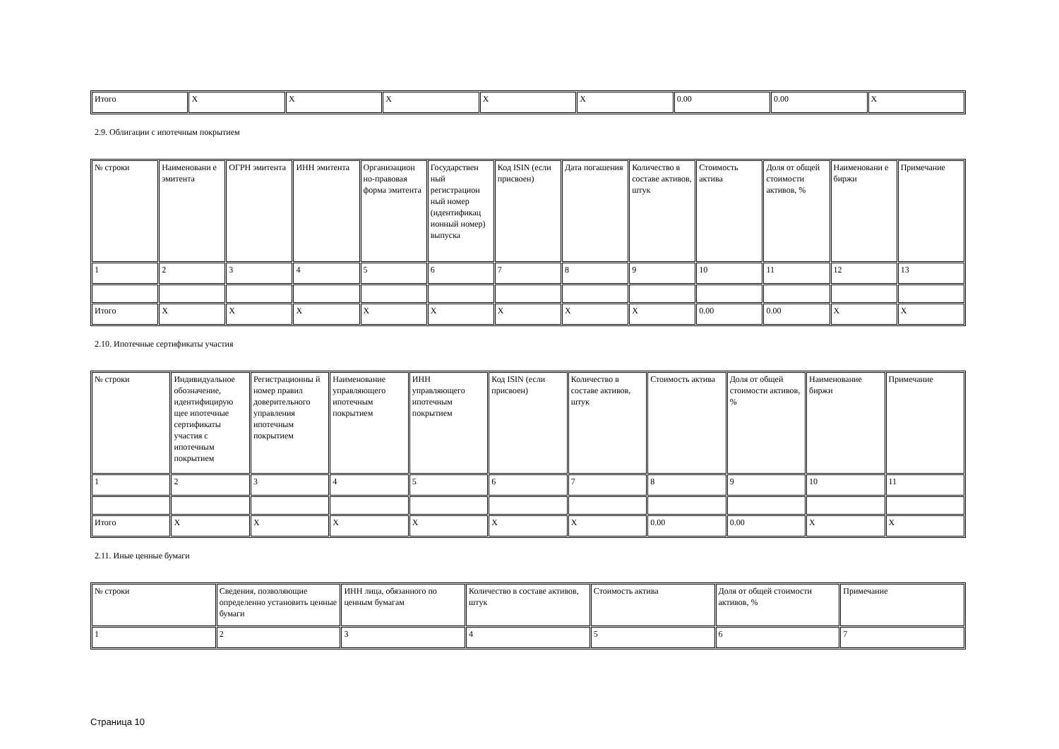| Итого | X | X | X | X | X | 0.00 | 0.00 | X |
2.9. Облигации с ипотечным покрытием
| № строки | Наименовани е эмитента | ОГРН эмитента | ИНН эмитента | Организацион но-правовая форма эмитента | Государствен ный регистрацион ный номер (идентификац ионный номер) выпуска | Код ISIN (если присвоен) | Дата погашения | Количество в составе активов, штук | Стоимость актива | Доля от общей стоимости активов, % | Наименовани е биржи | Примечание |
| 1 | 2 | 3 | 4 | 5 | 6 | 7 | 8 | 9 | 10 | 11 | 12 | 13 |
| Итого | X | X | X | X | X | X | X | X | 0.00 | 0.00 | X | X |
2.10. Ипотечные сертификаты участия
| № строки | Индивидуальное обозначение, идентифицирую щее ипотечные сертификаты участия с ипотечным покрытием | Регистрационны й номер правил доверительного управления ипотечным покрытием | Наименование управляющего ипотечным покрытием | ИНН управляющего ипотечным покрытием | Код ISIN (если присвоен) | Количество в составе активов, штук | Стоимость актива | Доля от общей стоимости активов, % | Наименование биржи | Примечание |
| 1 | 2 | 3 | 4 | 5 | 6 | 7 | 8 | 9 | 10 | 11 |
| Итого | X | X | X | X | X | X | 0.00 | 0.00 | X | X |
2.11. Иные ценные бумаги
| № строки | Сведения, позволяющие определенно установить ценные бумаги | ИНН лица, обязанного по ценным бумагам | Количество в составе активов, штук | Стоимость актива | Доля от общей стоимости активов, % | Примечание |
| 1 | 2 | 3 | 4 | 5 | 6 | 7 |
Страница 10